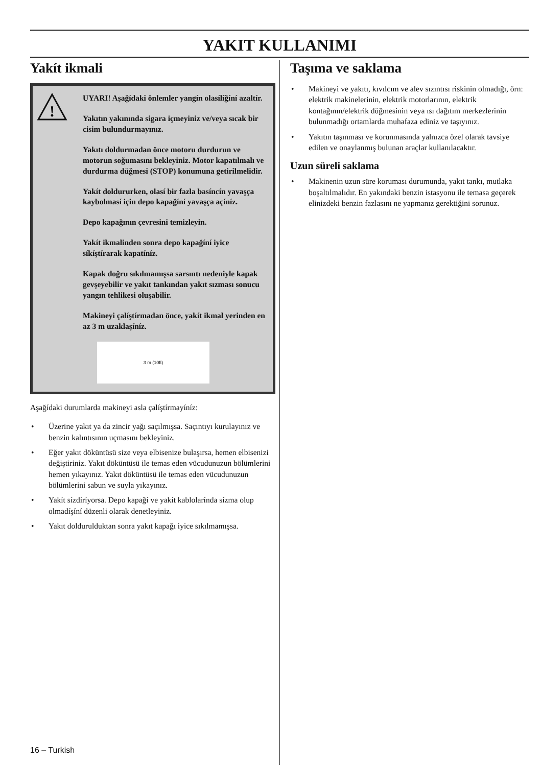YAKIT KULLANIMI
Yakít ikmali
!
UYARI! Aşağídaki önlemler yangín olasílíğíní azaltír.
Yakıtın yakınında sigara içmeyiniz ve/veya sıcak bir cisim bulundurmayınız.
Yakıtı doldurmadan önce motoru durdurun ve motorun soğumasını bekleyiniz. Motor kapatılmalı ve durdurma düğmesi (STOP) konumuna getirilmelidir.
Yakít doldururken, olasí bir fazla basíncín yavaşça kaybolmasí için depo kapağíní yavaşça açíníz.
Depo kapağının çevresini temizleyin.
Yakít ikmalinden sonra depo kapağíní iyice síkíştírarak kapatíníz.
Kapak doğru sıkılmamışsa sarsıntı nedeniyle kapak gevşeyebilir ve yakıt tankından yakıt sızması sonucu yangın tehlikesi oluşabilir.
Makineyi çalíştírmadan önce, yakít ikmal yerinden en az 3 m uzaklaşíníz.
3 m (10ft)
Aşağídaki durumlarda makineyi asla çalíştírmayíníz:
• Üzerine yakıt ya da zincir yağı saçılmışsa. Saçıntıyı kurulayınız ve benzin kalıntısının uçmasını bekleyiniz.
• Eğer yakıt döküntüsü size veya elbisenize bulaşırsa, hemen elbisenizi değiştiriniz. Yakıt döküntüsü ile temas eden vücudunuzun bölümlerini hemen yıkayınız. Yakıt döküntüsü ile temas eden vücudunuzun bölümlerini sabun ve suyla yıkayınız.
• Yakít sízdíríyorsa. Depo kapağí ve yakít kablolarínda sízma olup olmadíşíní düzenli olarak denetleyiniz.
• Yakıt doldurulduktan sonra yakıt kapağı iyice sıkılmamışsa.
Taşıma ve saklama
• Makineyi ve yakıtı, kıvılcım ve alev sızıntısı riskinin olmadığı, örn: elektrik makinelerinin, elektrik motorlarının, elektrik kontağının/elektrik düğmesinin veya ısı dağıtım merkezlerinin bulunmadığı ortamlarda muhafaza ediniz ve taşıyınız.
• Yakıtın taşınması ve korunmasında yalnızca özel olarak tavsiye edilen ve onaylanmış bulunan araçlar kullanılacaktır.
Uzun süreli saklama
• Makinenin uzun süre koruması durumunda, yakıt tankı, mutlaka boşaltılmalıdır. En yakındaki benzin istasyonu ile temasa geçerek elinizdeki benzin fazlasını ne yapmanız gerektiğini sorunuz.
16 – Turkish